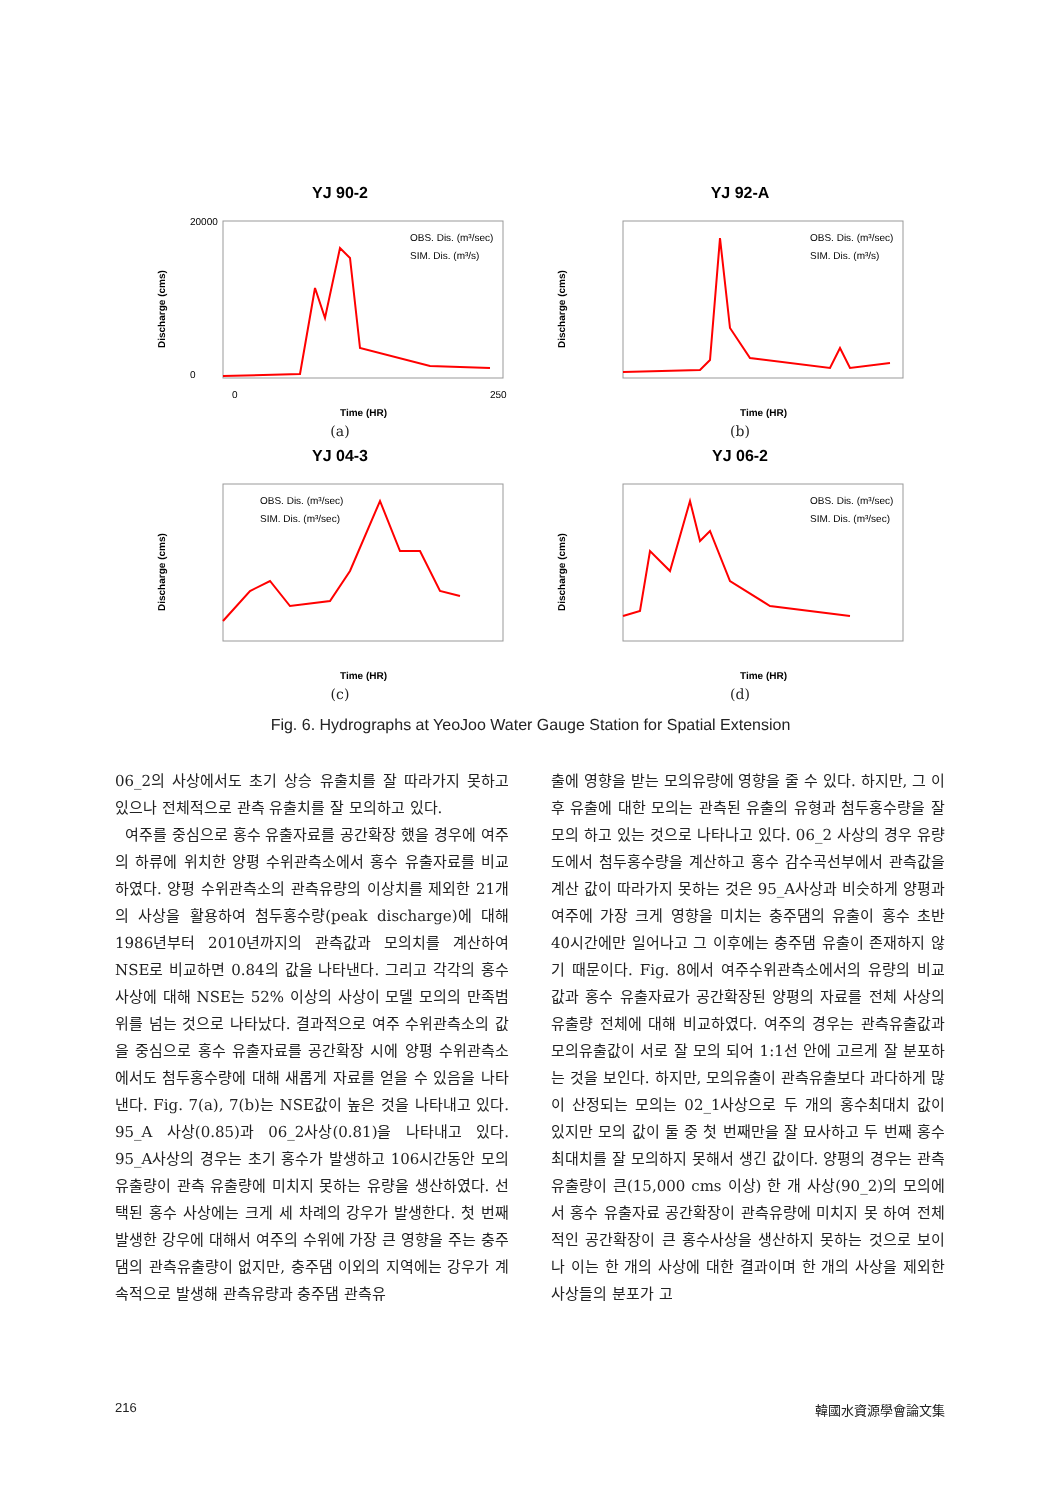YJ 90-2
0
20000
0
250
Time (HR)
Discharge (cms)
OBS. Dis. (m³/sec)
SIM. Dis. (m³/s)
(a)
YJ 92-A
OBS. Dis. (m³/sec)
SIM. Dis. (m³/s)
Time (HR)
Discharge (cms)
(b)
YJ 04-3
OBS. Dis. (m³/sec)
SIM. Dis. (m³/sec)
Time (HR)
Discharge (cms)
(c)
YJ 06-2
OBS. Dis. (m³/sec)
SIM. Dis. (m³/sec)
Time (HR)
Discharge (cms)
(d)
Fig. 6. Hydrographs at YeoJoo Water Gauge Station for Spatial Extension
06_2의 사상에서도 초기 상승 유출치를 잘 따라가지 못하고 있으나 전체적으로 관측 유출치를 잘 모의하고 있다.
여주를 중심으로 홍수 유출자료를 공간확장 했을 경우에 여주의 하류에 위치한 양평 수위관측소에서 홍수 유출자료를 비교하였다. 양평 수위관측소의 관측유량의 이상치를 제외한 21개의 사상을 활용하여 첨두홍수량(peak discharge)에 대해 1986년부터 2010년까지의 관측값과 모의치를 계산하여 NSE로 비교하면 0.84의 값을 나타낸다. 그리고 각각의 홍수 사상에 대해 NSE는 52% 이상의 사상이 모델 모의의 만족범위를 넘는 것으로 나타났다. 결과적으로 여주 수위관측소의 값을 중심으로 홍수 유출자료를 공간확장 시에 양평 수위관측소에서도 첨두홍수량에 대해 새롭게 자료를 얻을 수 있음을 나타낸다. Fig. 7(a), 7(b)는 NSE값이 높은 것을 나타내고 있다. 95_A 사상(0.85)과 06_2사상(0.81)을 나타내고 있다. 95_A사상의 경우는 초기 홍수가 발생하고 106시간동안 모의 유출량이 관측 유출량에 미치지 못하는 유량을 생산하였다. 선택된 홍수 사상에는 크게 세 차례의 강우가 발생한다. 첫 번째 발생한 강우에 대해서 여주의 수위에 가장 큰 영향을 주는 충주댐의 관측유출량이 없지만, 충주댐 이외의 지역에는 강우가 계속적으로 발생해 관측유량과 충주댐 관측유
출에 영향을 받는 모의유량에 영향을 줄 수 있다. 하지만, 그 이후 유출에 대한 모의는 관측된 유출의 유형과 첨두홍수량을 잘 모의 하고 있는 것으로 나타나고 있다. 06_2 사상의 경우 유량도에서 첨두홍수량을 계산하고 홍수 감수곡선부에서 관측값을 계산 값이 따라가지 못하는 것은 95_A사상과 비슷하게 양평과 여주에 가장 크게 영향을 미치는 충주댐의 유출이 홍수 초반 40시간에만 일어나고 그 이후에는 충주댐 유출이 존재하지 않기 때문이다. Fig. 8에서 여주수위관측소에서의 유량의 비교값과 홍수 유출자료가 공간확장된 양평의 자료를 전체 사상의 유출량 전체에 대해 비교하였다. 여주의 경우는 관측유출값과 모의유출값이 서로 잘 모의 되어 1:1선 안에 고르게 잘 분포하는 것을 보인다. 하지만, 모의유출이 관측유출보다 과다하게 많이 산정되는 모의는 02_1사상으로 두 개의 홍수최대치 값이 있지만 모의 값이 둘 중 첫 번째만을 잘 묘사하고 두 번째 홍수최대치를 잘 모의하지 못해서 생긴 값이다. 양평의 경우는 관측유출량이 큰(15,000 cms 이상) 한 개 사상(90_2)의 모의에서 홍수 유출자료 공간확장이 관측유량에 미치지 못 하여 전체적인 공간확장이 큰 홍수사상을 생산하지 못하는 것으로 보이나 이는 한 개의 사상에 대한 결과이며 한 개의 사상을 제외한 사상들의 분포가 고
216 韓國水資源學會論文集